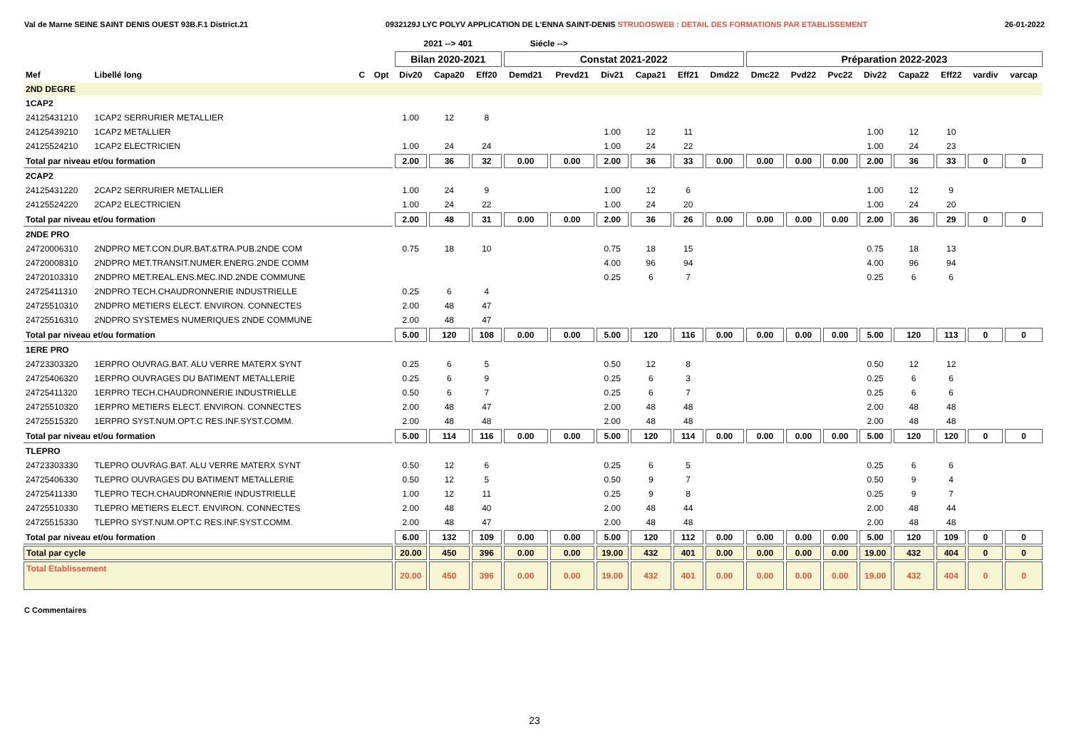Val de Marne SEINE SAINT DENIS OUEST 93B.F.1 District.21 0932129J LYC POLYV APPLICATION DE L'ENNA SAINT-DENIS STRUDOSWEB : DETAIL DES FORMATIONS PAR ETABLISSEMENT 26-01-2022
| | | | | 2021 --> 401 | | | Siécle --> | | | | | | | | | | | | | |
| --- | --- | --- | --- | --- | --- | --- | --- | --- | --- | --- | --- | --- | --- | --- | --- | --- | --- | --- | --- | --- |
| | | | | Bilan 2020-2021 | | | Constat 2021-2022 | | | | | | Préparation 2022-2023 | | | | | | | |
| Mef | Libellé long | C | Opt | Div20 | Capa20 | Eff20 | Demd21 | Prevd21 | Div21 | Capa21 | Eff21 | Dmd22 | Dmc22 | Pvd22 | Pvc22 | Div22 | Capa22 | Eff22 | vardiv | varcap |
| 2ND DEGRE | | | | | | | | | | | | | | | | | | | | |
| 1CAP2 | | | | | | | | | | | | | | | | | | | | |
| 24125431210 | 1CAP2 SERRURIER METALLIER | | | 1.00 | 12 | 8 | | | | | | | | | | | | | | |
| 24125439210 | 1CAP2 METALLIER | | | | | | | | 1.00 | 12 | 11 | | | | | 1.00 | 12 | 10 | | |
| 24125524210 | 1CAP2 ELECTRICIEN | | | 1.00 | 24 | 24 | | | 1.00 | 24 | 22 | | | | | 1.00 | 24 | 23 | | |
| Total par niveau et/ou formation | | | | 2.00 | 36 | 32 | 0.00 | 0.00 | 2.00 | 36 | 33 | 0.00 | 0.00 | 0.00 | 0.00 | 2.00 | 36 | 33 | 0 | 0 |
| 2CAP2 | | | | | | | | | | | | | | | | | | | | |
| 24125431220 | 2CAP2 SERRURIER METALLIER | | | 1.00 | 24 | 9 | | | 1.00 | 12 | 6 | | | | | 1.00 | 12 | 9 | | |
| 24125524220 | 2CAP2 ELECTRICIEN | | | 1.00 | 24 | 22 | | | 1.00 | 24 | 20 | | | | | 1.00 | 24 | 20 | | |
| Total par niveau et/ou formation | | | | 2.00 | 48 | 31 | 0.00 | 0.00 | 2.00 | 36 | 26 | 0.00 | 0.00 | 0.00 | 0.00 | 2.00 | 36 | 29 | 0 | 0 |
| 2NDE PRO | | | | | | | | | | | | | | | | | | | | |
| 24720006310 | 2NDPRO MET.CON.DUR.BAT.&TRA.PUB.2NDE COM | | | 0.75 | 18 | 10 | | | 0.75 | 18 | 15 | | | | | 0.75 | 18 | 13 | | |
| 24720008310 | 2NDPRO MET.TRANSIT.NUMER.ENERG.2NDE COMM | | | | | | | | 4.00 | 96 | 94 | | | | | 4.00 | 96 | 94 | | |
| 24720103310 | 2NDPRO MET.REAL.ENS.MEC.IND.2NDE COMMUNE | | | | | | | | 0.25 | 6 | 7 | | | | | 0.25 | 6 | 6 | | |
| 24725411310 | 2NDPRO TECH.CHAUDRONNERIE INDUSTRIELLE | | | 0.25 | 6 | 4 | | | | | | | | | | | | | | |
| 24725510310 | 2NDPRO METIERS ELECT. ENVIRON. CONNECTES | | | 2.00 | 48 | 47 | | | | | | | | | | | | | | |
| 24725516310 | 2NDPRO SYSTEMES NUMERIQUES 2NDE COMMUNE | | | 2.00 | 48 | 47 | | | | | | | | | | | | | | |
| Total par niveau et/ou formation | | | | 5.00 | 120 | 108 | 0.00 | 0.00 | 5.00 | 120 | 116 | 0.00 | 0.00 | 0.00 | 0.00 | 5.00 | 120 | 113 | 0 | 0 |
| 1ERE PRO | | | | | | | | | | | | | | | | | | | | |
| 24723303320 | 1ERPRO OUVRAG.BAT. ALU VERRE MATERX SYNT | | | 0.25 | 6 | 5 | | | 0.50 | 12 | 8 | | | | | 0.50 | 12 | 12 | | |
| 24725406320 | 1ERPRO OUVRAGES DU BATIMENT METALLERIE | | | 0.25 | 6 | 9 | | | 0.25 | 6 | 3 | | | | | 0.25 | 6 | 6 | | |
| 24725411320 | 1ERPRO TECH.CHAUDRONNERIE INDUSTRIELLE | | | 0.50 | 6 | 7 | | | 0.25 | 6 | 7 | | | | | 0.25 | 6 | 6 | | |
| 24725510320 | 1ERPRO METIERS ELECT. ENVIRON. CONNECTES | | | 2.00 | 48 | 47 | | | 2.00 | 48 | 48 | | | | | 2.00 | 48 | 48 | | |
| 24725515320 | 1ERPRO SYST.NUM.OPT.C RES.INF.SYST.COMM. | | | 2.00 | 48 | 48 | | | 2.00 | 48 | 48 | | | | | 2.00 | 48 | 48 | | |
| Total par niveau et/ou formation | | | | 5.00 | 114 | 116 | 0.00 | 0.00 | 5.00 | 120 | 114 | 0.00 | 0.00 | 0.00 | 0.00 | 5.00 | 120 | 120 | 0 | 0 |
| TLEPRO | | | | | | | | | | | | | | | | | | | | |
| 24723303330 | TLEPRO OUVRAG.BAT. ALU VERRE MATERX SYNT | | | 0.50 | 12 | 6 | | | 0.25 | 6 | 5 | | | | | 0.25 | 6 | 6 | | |
| 24725406330 | TLEPRO OUVRAGES DU BATIMENT METALLERIE | | | 0.50 | 12 | 5 | | | 0.50 | 9 | 7 | | | | | 0.50 | 9 | 4 | | |
| 24725411330 | TLEPRO TECH.CHAUDRONNERIE INDUSTRIELLE | | | 1.00 | 12 | 11 | | | 0.25 | 9 | 8 | | | | | 0.25 | 9 | 7 | | |
| 24725510330 | TLEPRO METIERS ELECT. ENVIRON. CONNECTES | | | 2.00 | 48 | 40 | | | 2.00 | 48 | 44 | | | | | 2.00 | 48 | 44 | | |
| 24725515330 | TLEPRO SYST.NUM.OPT.C RES.INF.SYST.COMM. | | | 2.00 | 48 | 47 | | | 2.00 | 48 | 48 | | | | | 2.00 | 48 | 48 | | |
| Total par niveau et/ou formation | | | | 6.00 | 132 | 109 | 0.00 | 0.00 | 5.00 | 120 | 112 | 0.00 | 0.00 | 0.00 | 0.00 | 5.00 | 120 | 109 | 0 | 0 |
| Total par cycle | | | | 20.00 | 450 | 396 | 0.00 | 0.00 | 19.00 | 432 | 401 | 0.00 | 0.00 | 0.00 | 0.00 | 19.00 | 432 | 404 | 0 | 0 |
| Total Etablissement | | | | 20.00 | 450 | 396 | 0.00 | 0.00 | 19.00 | 432 | 401 | 0.00 | 0.00 | 0.00 | 0.00 | 19.00 | 432 | 404 | 0 | 0 |
C Commentaires
23